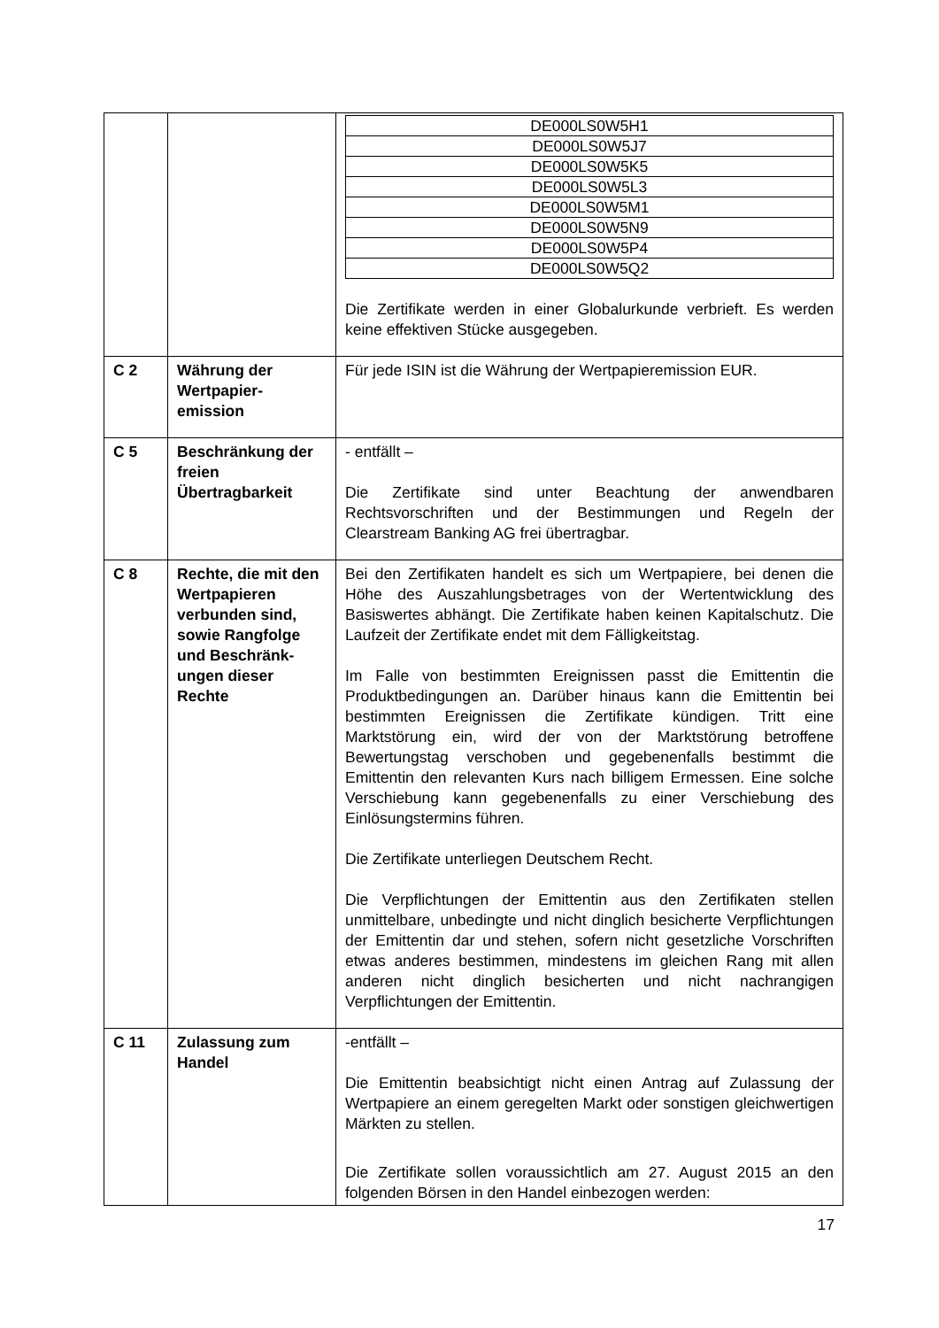| | | / DE000LS0W5H1 / / DE000LS0W5J7 / / DE000LS0W5K5 / / DE000LS0W5L3 / / DE000LS0W5M1 / / DE000LS0W5N9 / / DE000LS0W5P4 / / DE000LS0W5Q2 / Die Zertifikate werden in einer Globalurkunde verbrieft. Es werden keine effektiven Stücke ausgegeben. |
| C 2 | Währung der Wertpapier-emission | Für jede ISIN ist die Währung der Wertpapieremission EUR. |
| C 5 | Beschränkung der freien Übertragbarkeit | - entfällt – Die Zertifikate sind unter Beachtung der anwendbaren Rechtsvorschriften und der Bestimmungen und Regeln der Clearstream Banking AG frei übertragbar. |
| C 8 | Rechte, die mit den Wertpapieren verbunden sind, sowie Rangfolge und Beschränk-ungen dieser Rechte | Bei den Zertifikaten handelt es sich um Wertpapiere, bei denen die Höhe des Auszahlungsbetrages von der Wertentwicklung des Basiswertes abhängt. Die Zertifikate haben keinen Kapitalschutz. Die Laufzeit der Zertifikate endet mit dem Fälligkeitstag. Im Falle von bestimmten Ereignissen passt die Emittentin die Produktbedingungen an. Darüber hinaus kann die Emittentin bei bestimmten Ereignissen die Zertifikate kündigen. Tritt eine Marktstörung ein, wird der von der Marktstörung betroffene Bewertungstag verschoben und gegebenenfalls bestimmt die Emittentin den relevanten Kurs nach billigem Ermessen. Eine solche Verschiebung kann gegebenenfalls zu einer Verschiebung des Einlösungstermins führen. Die Zertifikate unterliegen Deutschem Recht. Die Verpflichtungen der Emittentin aus den Zertifikaten stellen unmittelbare, unbedingte und nicht dinglich besicherte Verpflichtungen der Emittentin dar und stehen, sofern nicht gesetzliche Vorschriften etwas anderes bestimmen, mindestens im gleichen Rang mit allen anderen nicht dinglich besicherten und nicht nachrangigen Verpflichtungen der Emittentin. |
| C 11 | Zulassung zum Handel | -entfällt – Die Emittentin beabsichtigt nicht einen Antrag auf Zulassung der Wertpapiere an einem geregelten Markt oder sonstigen gleichwertigen Märkten zu stellen. Die Zertifikate sollen voraussichtlich am 27. August 2015 an den folgenden Börsen in den Handel einbezogen werden: |
17